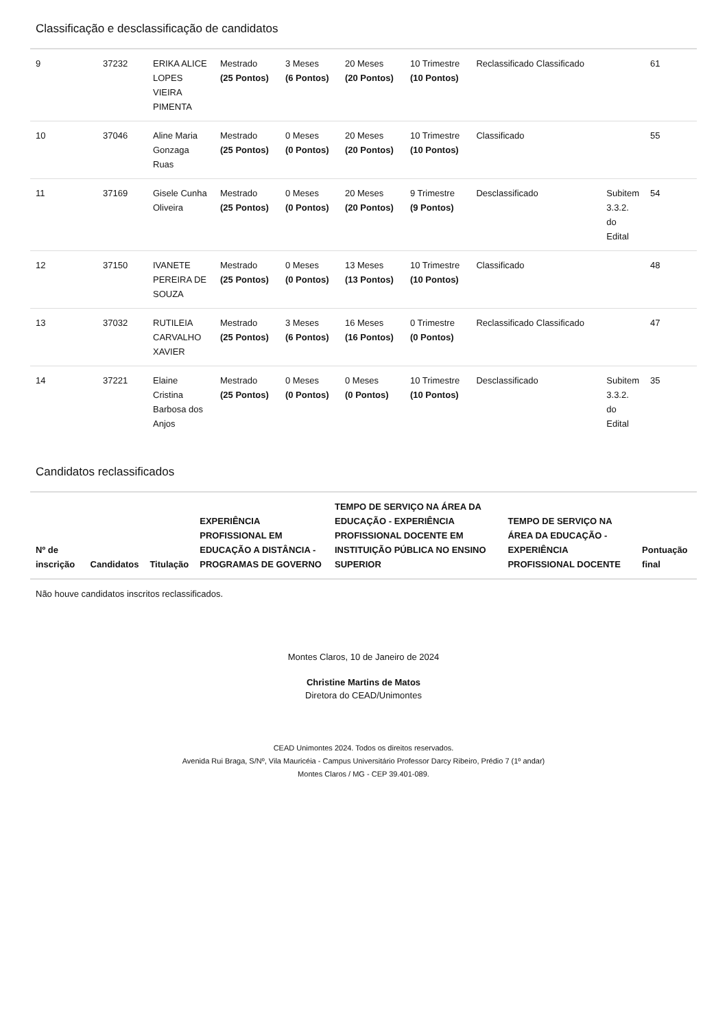Classificação e desclassificação de candidatos
| 9 | 37232 | ERIKA ALICE LOPES VIEIRA PIMENTA | Mestrado (25 Pontos) | 3 Meses (6 Pontos) | 20 Meses (20 Pontos) | 10 Trimestre (10 Pontos) | Reclassificado Classificado | | 61 |
| 10 | 37046 | Aline Maria Gonzaga Ruas | Mestrado (25 Pontos) | 0 Meses (0 Pontos) | 20 Meses (20 Pontos) | 10 Trimestre (10 Pontos) | Classificado | | 55 |
| 11 | 37169 | Gisele Cunha Oliveira | Mestrado (25 Pontos) | 0 Meses (0 Pontos) | 20 Meses (20 Pontos) | 9 Trimestre (9 Pontos) | Desclassificado | Subitem 3.3.2. do Edital | 54 |
| 12 | 37150 | IVANETE PEREIRA DE SOUZA | Mestrado (25 Pontos) | 0 Meses (0 Pontos) | 13 Meses (13 Pontos) | 10 Trimestre (10 Pontos) | Classificado | | 48 |
| 13 | 37032 | RUTILEIA CARVALHO XAVIER | Mestrado (25 Pontos) | 3 Meses (6 Pontos) | 16 Meses (16 Pontos) | 0 Trimestre (0 Pontos) | Reclassificado Classificado | | 47 |
| 14 | 37221 | Elaine Cristina Barbosa dos Anjos | Mestrado (25 Pontos) | 0 Meses (0 Pontos) | 0 Meses (0 Pontos) | 10 Trimestre (10 Pontos) | Desclassificado | Subitem 3.3.2. do Edital | 35 |
Candidatos reclassificados
| Nº de inscrição | Candidatos | Titulação | EXPERIÊNCIA PROFISSIONAL EM EDUCAÇÃO A DISTÂNCIA - PROGRAMAS DE GOVERNO | TEMPO DE SERVIÇO NA ÁREA DA EDUCAÇÃO - EXPERIÊNCIA PROFISSIONAL DOCENTE EM INSTITUIÇÃO PÚBLICA NO ENSINO SUPERIOR | TEMPO DE SERVIÇO NA ÁREA DA EDUCAÇÃO - EXPERIÊNCIA PROFISSIONAL DOCENTE | Pontuação final |
| --- | --- | --- | --- | --- | --- | --- |
| Não houve candidatos inscritos reclassificados. | | | | | | |
Montes Claros, 10 de Janeiro de 2024
Christine Martins de Matos
Diretora do CEAD/Unimontes
CEAD Unimontes 2024. Todos os direitos reservados.
Avenida Rui Braga, S/Nº, Vila Mauricéia - Campus Universitário Professor Darcy Ribeiro, Prédio 7 (1º andar)
Montes Claros / MG - CEP 39.401-089.